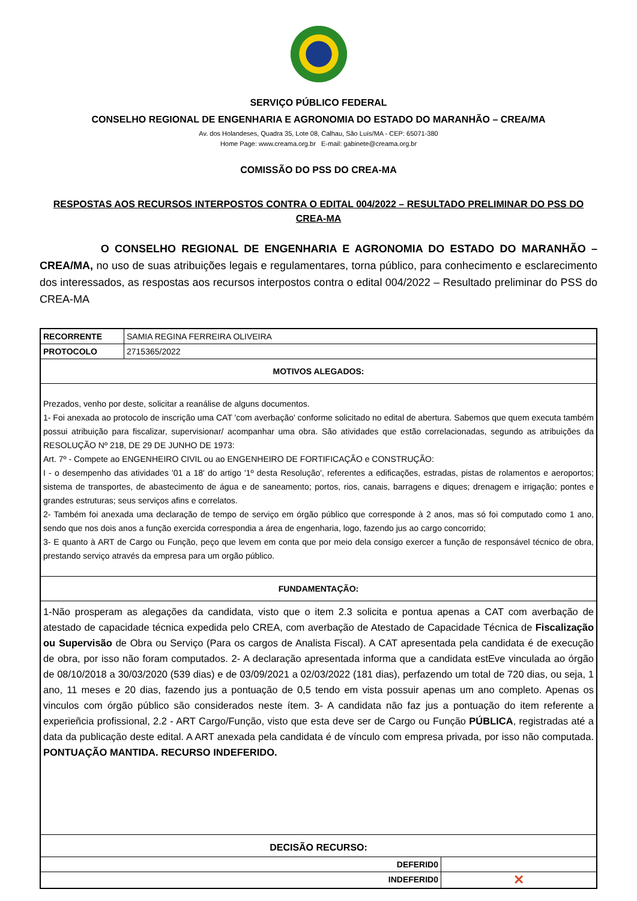SERVIÇO PÚBLICO FEDERAL
CONSELHO REGIONAL DE ENGENHARIA E AGRONOMIA DO ESTADO DO MARANHÃO – CREA/MA
Av. dos Holandeses, Quadra 35, Lote 08, Calhau, São Luís/MA - CEP: 65071-380
Home Page: www.creama.org.br E-mail: gabinete@creama.org.br
COMISSÃO DO PSS DO CREA-MA
RESPOSTAS AOS RECURSOS INTERPOSTOS CONTRA O EDITAL 004/2022 – RESULTADO PRELIMINAR DO PSS DO CREA-MA
O CONSELHO REGIONAL DE ENGENHARIA E AGRONOMIA DO ESTADO DO MARANHÃO – CREA/MA, no uso de suas atribuições legais e regulamentares, torna público, para conhecimento e esclarecimento dos interessados, as respostas aos recursos interpostos contra o edital 004/2022 – Resultado preliminar do PSS do CREA-MA
| RECORRENTE | SAMIA REGINA FERREIRA OLIVEIRA | |
| PROTOCOLO | 2715365/2022 | |
| MOTIVOS ALEGADOS: | | |
| Prezados, venho por deste, solicitar a reanálise de alguns documentos. 1- Foi anexada ao protocolo de inscrição uma CAT 'com averbação' conforme solicitado no edital de abertura. Sabemos que quem executa também possui atribuição para fiscalizar, supervisionar/ acompanhar uma obra. São atividades que estão correlacionadas, segundo as atribuições da RESOLUÇÃO Nº 218, DE 29 DE JUNHO DE 1973: Art. 7º - Compete ao ENGENHEIRO CIVIL ou ao ENGENHEIRO DE FORTIFICAÇÃO e CONSTRUÇÃO: I - o desempenho das atividades '01 a 18' do artigo '1º desta Resolução', referentes a edificações, estradas, pistas de rolamentos e aeroportos; sistema de transportes, de abastecimento de água e de saneamento; portos, rios, canais, barragens e diques; drenagem e irrigação; pontes e grandes estruturas; seus serviços afins e correlatos. 2- Também foi anexada uma declaração de tempo de serviço em órgão público que corresponde à 2 anos, mas só foi computado como 1 ano, sendo que nos dois anos a função exercida correspondia a área de engenharia, logo, fazendo jus ao cargo concorrido; 3- E quanto à ART de Cargo ou Função, peço que levem em conta que por meio dela consigo exercer a função de responsável técnico de obra, prestando serviço através da empresa para um orgão público. | | |
| FUNDAMENTAÇÃO: | | |
| 1-Não prosperam as alegações da candidata, visto que o item 2.3 solicita e pontua apenas a CAT com averbação de atestado de capacidade técnica expedida pelo CREA, com averbação de Atestado de Capacidade Técnica de Fiscalização ou Supervisão de Obra ou Serviço (Para os cargos de Analista Fiscal). A CAT apresentada pela candidata é de execução de obra, por isso não foram computados. 2- A declaração apresentada informa que a candidata estEve vinculada ao órgão de 08/10/2018 a 30/03/2020 (539 dias) e de 03/09/2021 a 02/03/2022 (181 dias), perfazendo um total de 720 dias, ou seja, 1 ano, 11 meses e 20 dias, fazendo jus a pontuação de 0,5 tendo em vista possuir apenas um ano completo. Apenas os vinculos com órgão público são considerados neste ítem. 3- A candidata não faz jus a pontuação do item referente a experieñcia profissional, 2.2 - ART Cargo/Função, visto que esta deve ser de Cargo ou Função PÚBLICA , registradas até a data da publicação deste edital. A ART anexada pela candidata é de vínculo com empresa privada, por isso não computada. PONTUAÇÃO MANTIDA. RECURSO INDEFERIDO. | | |
| DECISÃO RECURSO: | | |
| DEFERID0 | | |
| INDEFERID0 | | ✕ |